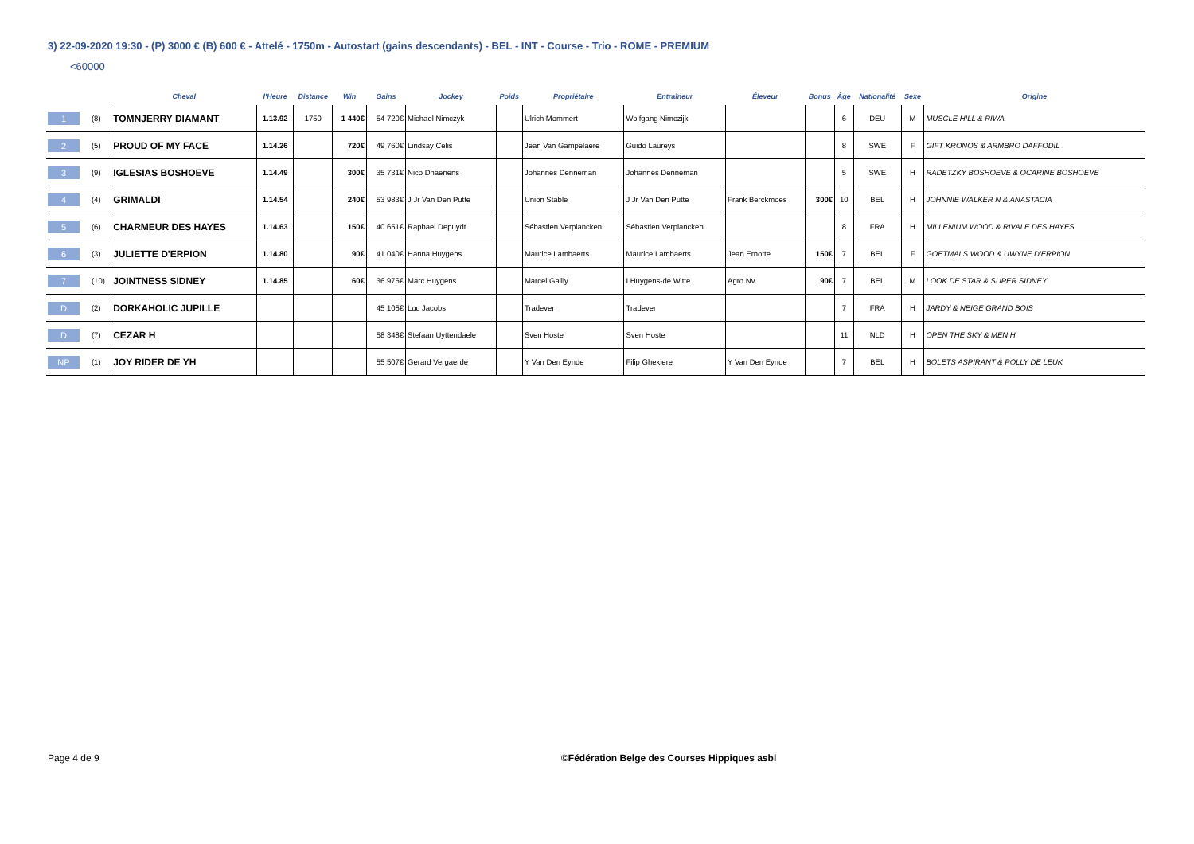3) 22-09-2020 19:30 - (P) 3000 € (B) 600 € - Attelé - 1750m - Autostart (gains descendants) - BEL - INT - Course - Trio - ROME - PREMIUM
<60000
| | | Cheval | l'Heure | Distance | Win | Gains | Jockey | Poids | Propriétaire | Entraîneur | Éleveur | Bonus | Âge | Nationalité | Sexe | Origine |
| --- | --- | --- | --- | --- | --- | --- | --- | --- | --- | --- | --- | --- | --- | --- | --- | --- |
| 1 | (8) | TOMNJERRY DIAMANT | 1.13.92 | 1750 | 1 440€ | 54 720€ | Michael Nimczyk | | Ulrich Mommert | Wolfgang Nimczijk | | | 6 | DEU | M | MUSCLE HILL & RIWA |
| 2 | (5) | PROUD OF MY FACE | 1.14.26 | | 720€ | 49 760€ | Lindsay Celis | | Jean Van Gampelaere | Guido Laureys | | | 8 | SWE | F | GIFT KRONOS & ARMBRO DAFFODIL |
| 3 | (9) | IGLESIAS BOSHOEVE | 1.14.49 | | 300€ | 35 731€ | Nico Dhaenens | | Johannes Denneman | Johannes Denneman | | | 5 | SWE | H | RADETZKY BOSHOEVE & OCARINE BOSHOEVE |
| 4 | (4) | GRIMALDI | 1.14.54 | | 240€ | 53 983€ | J Jr Van Den Putte | | Union Stable | J Jr Van Den Putte | Frank Berckmoes | 300€ | 10 | BEL | H | JOHNNIE WALKER N & ANASTACIA |
| 5 | (6) | CHARMEUR DES HAYES | 1.14.63 | | 150€ | 40 651€ | Raphael Depuydt | | Sébastien Verplancken | Sébastien Verplancken | | | 8 | FRA | H | MILLENIUM WOOD & RIVALE DES HAYES |
| 6 | (3) | JULIETTE D'ERPION | 1.14.80 | | 90€ | 41 040€ | Hanna Huygens | | Maurice Lambaerts | Maurice Lambaerts | Jean Ernotte | 150€ | 7 | BEL | F | GOETMALS WOOD & UWYNE D'ERPION |
| 7 | (10) | JOINTNESS SIDNEY | 1.14.85 | | 60€ | 36 976€ | Marc Huygens | | Marcel Gailly | I Huygens-de Witte | Agro Nv | 90€ | 7 | BEL | M | LOOK DE STAR & SUPER SIDNEY |
| D | (2) | DORKAHOLIC JUPILLE | | | | 45 105€ | Luc Jacobs | | Tradever | Tradever | | | 7 | FRA | H | JARDY & NEIGE GRAND BOIS |
| D | (7) | CEZAR H | | | | 58 348€ | Stefaan Uyttendaele | | Sven Hoste | Sven Hoste | | | 11 | NLD | H | OPEN THE SKY & MEN H |
| NP | (1) | JOY RIDER DE YH | | | | 55 507€ | Gerard Vergaerde | | Y Van Den Eynde | Filip Ghekiere | Y Van Den Eynde | | 7 | BEL | H | BOLETS ASPIRANT & POLLY DE LEUK |
Page 4 de 9
©Fédération Belge des Courses Hippiques asbl